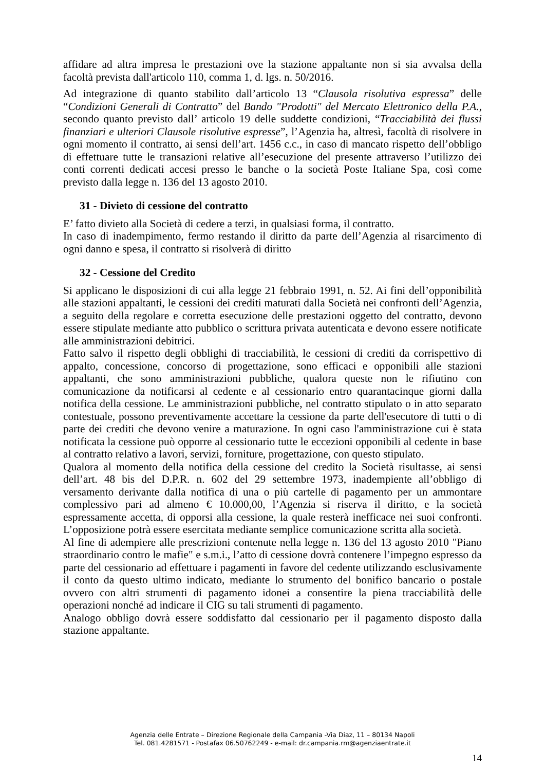affidare ad altra impresa le prestazioni ove la stazione appaltante non si sia avvalsa della facoltà prevista dall'articolo 110, comma 1, d. lgs. n. 50/2016.
Ad integrazione di quanto stabilito dall’articolo 13 “Clausola risolutiva espressa” delle “Condizioni Generali di Contratto” del Bando "Prodotti" del Mercato Elettronico della P.A., secondo quanto previsto dall’ articolo 19 delle suddette condizioni, “Tracciabilità dei flussi finanziari e ulteriori Clausole risolutive espresse”, l’Agenzia ha, altresì, facoltà di risolvere in ogni momento il contratto, ai sensi dell’art. 1456 c.c., in caso di mancato rispetto dell’obbligo di effettuare tutte le transazioni relative all’esecuzione del presente attraverso l’utilizzo dei conti correnti dedicati accesi presso le banche o la società Poste Italiane Spa, così come previsto dalla legge n. 136 del 13 agosto 2010.
31 - Divieto di cessione del contratto
E’ fatto divieto alla Società di cedere a terzi, in qualsiasi forma, il contratto.
In caso di inadempimento, fermo restando il diritto da parte dell’Agenzia al risarcimento di ogni danno e spesa, il contratto si risolverà di diritto
32 - Cessione del Credito
Si applicano le disposizioni di cui alla legge 21 febbraio 1991, n. 52. Ai fini dell’opponibilità alle stazioni appaltanti, le cessioni dei crediti maturati dalla Società nei confronti dell’Agenzia, a seguito della regolare e corretta esecuzione delle prestazioni oggetto del contratto, devono essere stipulate mediante atto pubblico o scrittura privata autenticata e devono essere notificate alle amministrazioni debitrici.
Fatto salvo il rispetto degli obblighi di tracciabilità, le cessioni di crediti da corrispettivo di appalto, concessione, concorso di progettazione, sono efficaci e opponibili alle stazioni appaltanti, che sono amministrazioni pubbliche, qualora queste non le rifiutino con comunicazione da notificarsi al cedente e al cessionario entro quarantacinque giorni dalla notifica della cessione. Le amministrazioni pubbliche, nel contratto stipulato o in atto separato contestuale, possono preventivamente accettare la cessione da parte dell'esecutore di tutti o di parte dei crediti che devono venire a maturazione. In ogni caso l'amministrazione cui è stata notificata la cessione può opporre al cessionario tutte le eccezioni opponibili al cedente in base al contratto relativo a lavori, servizi, forniture, progettazione, con questo stipulato.
Qualora al momento della notifica della cessione del credito la Società risultasse, ai sensi dell’art. 48 bis del D.P.R. n. 602 del 29 settembre 1973, inadempiente all’obbligo di versamento derivante dalla notifica di una o più cartelle di pagamento per un ammontare complessivo pari ad almeno € 10.000,00, l’Agenzia si riserva il diritto, e la società espressamente accetta, di opporsi alla cessione, la quale resterà inefficace nei suoi confronti. L’opposizione potrà essere esercitata mediante semplice comunicazione scritta alla società.
Al fine di adempiere alle prescrizioni contenute nella legge n. 136 del 13 agosto 2010 "Piano straordinario contro le mafie" e s.m.i., l’atto di cessione dovrà contenere l’impegno espresso da parte del cessionario ad effettuare i pagamenti in favore del cedente utilizzando esclusivamente il conto da questo ultimo indicato, mediante lo strumento del bonifico bancario o postale ovvero con altri strumenti di pagamento idonei a consentire la piena tracciabilità delle operazioni nonché ad indicare il CIG su tali strumenti di pagamento.
Analogo obbligo dovrà essere soddisfatto dal cessionario per il pagamento disposto dalla stazione appaltante.
Agenzia delle Entrate – Direzione Regionale della Campania -Via Diaz, 11 – 80134 Napoli
Tel. 081.4281571 - Postafax 06.50762249 - e-mail: dr.campania.rm@agenziaentrate.it
14